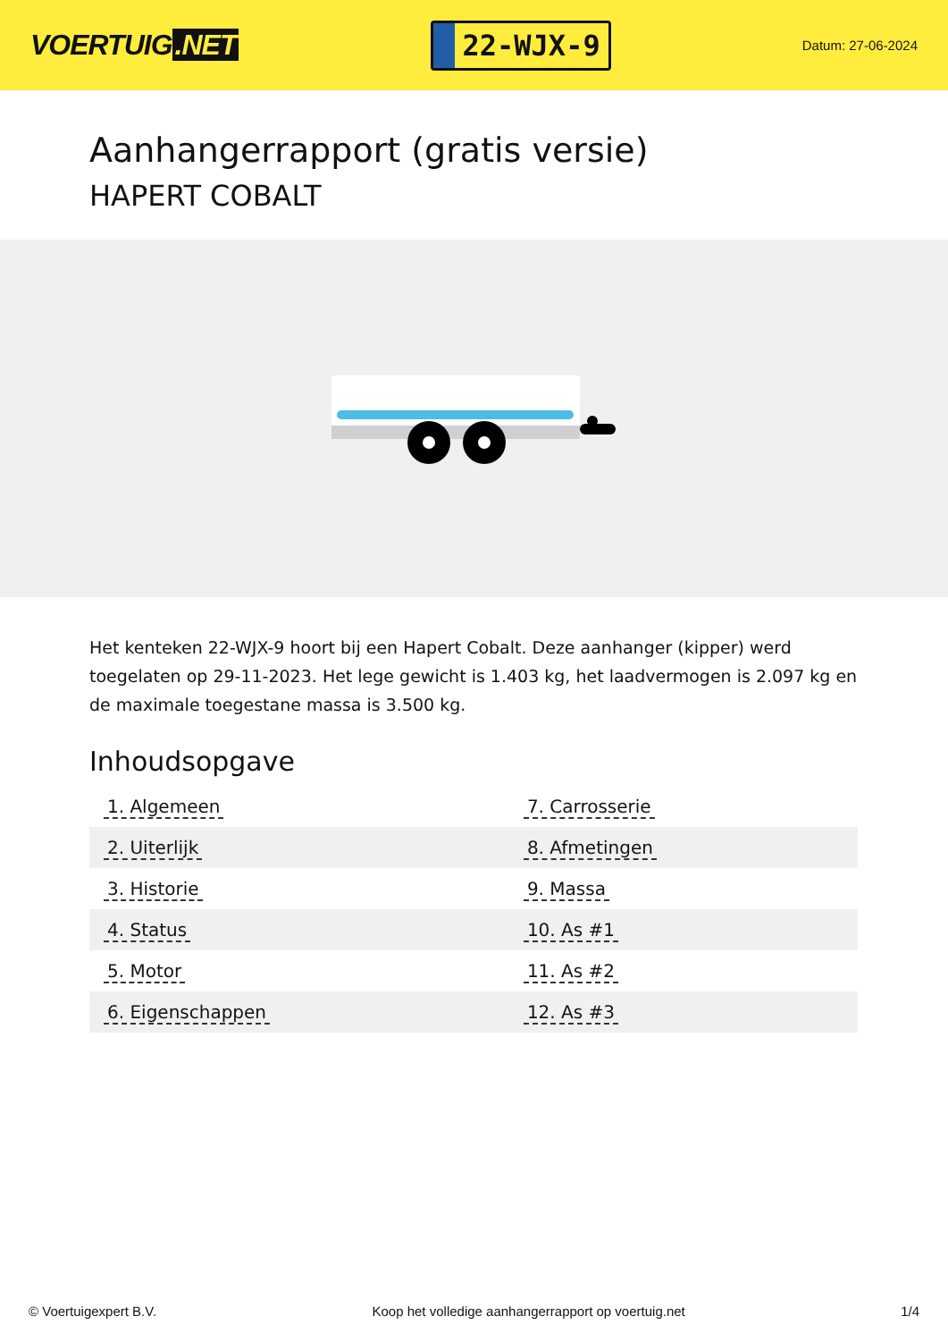VOERTUIG.NET
22-WJX-9
Datum: 27-06-2024
Aanhangerrapport (gratis versie)
HAPERT COBALT
Het kenteken 22-WJX-9 hoort bij een Hapert Cobalt. Deze aanhanger (kipper) werd toegelaten op 29-11-2023. Het lege gewicht is 1.403 kg, het laadvermogen is 2.097 kg en de maximale toegestane massa is 3.500 kg.
Inhoudsopgave
| 1. Algemeen | 7. Carrosserie |
| 2. Uiterlijk | 8. Afmetingen |
| 3. Historie | 9. Massa |
| 4. Status | 10. As #1 |
| 5. Motor | 11. As #2 |
| 6. Eigenschappen | 12. As #3 |
© Voertuigexpert B.V. Koop het volledige aanhangerrapport op voertuig.net 1/4